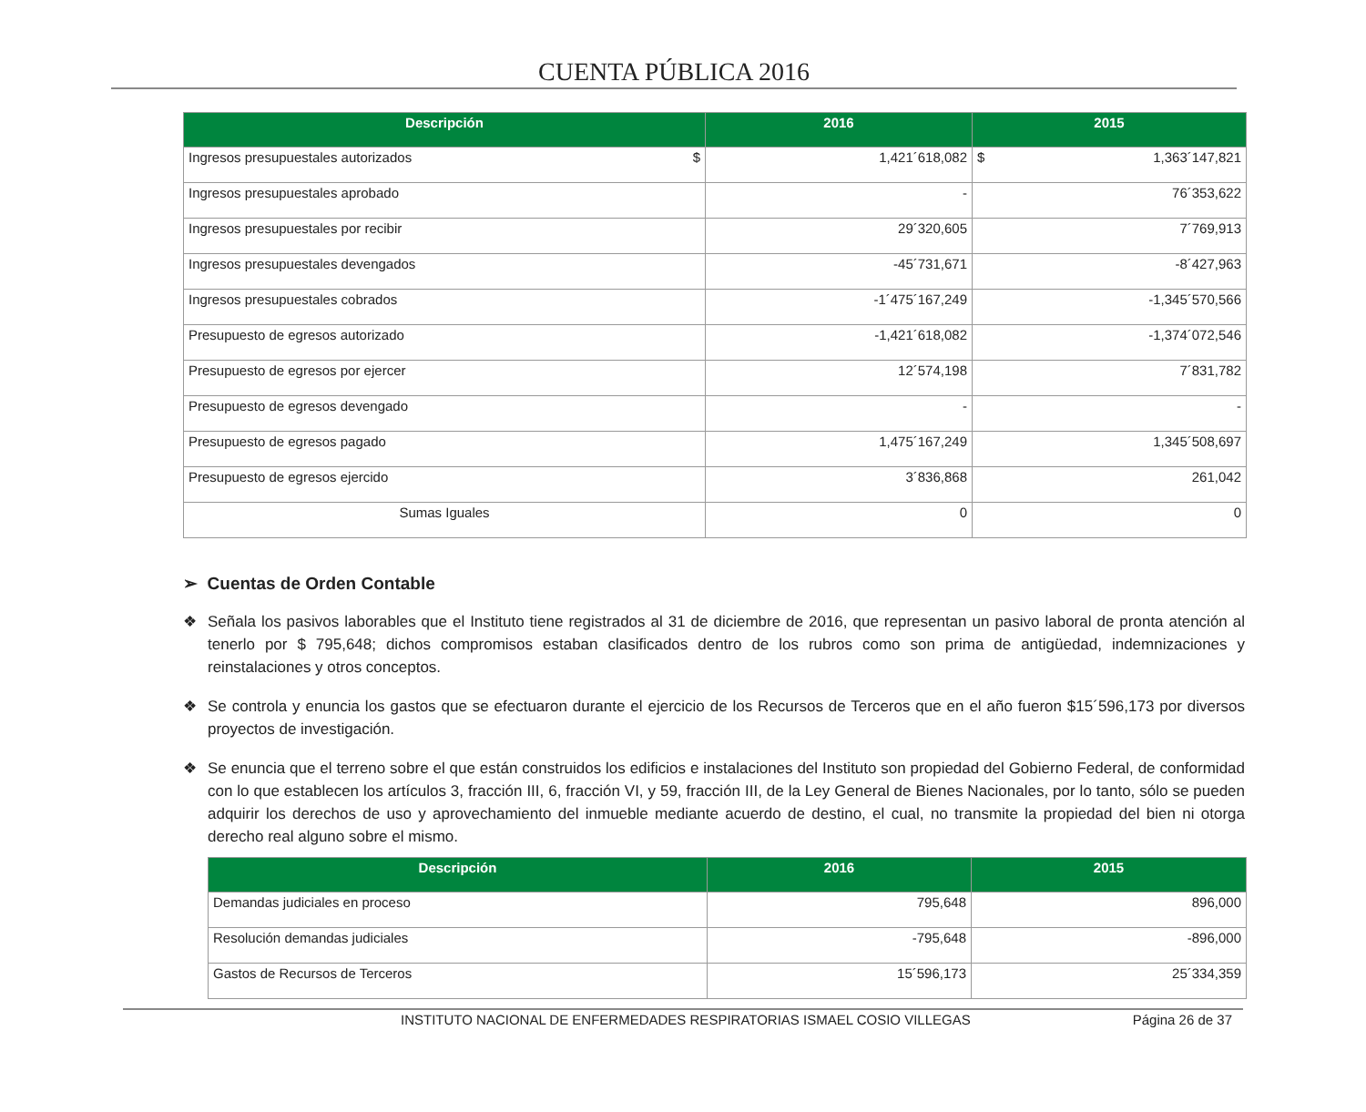CUENTA PÚBLICA 2016
| Descripción | 2016 | 2015 |
| --- | --- | --- |
| Ingresos presupuestales autorizados $ | 1,421´618,082 | $ 1,363´147,821 |
| Ingresos presupuestales aprobado | - | 76´353,622 |
| Ingresos presupuestales por recibir | 29´320,605 | 7´769,913 |
| Ingresos presupuestales devengados | -45´731,671 | -8´427,963 |
| Ingresos presupuestales cobrados | -1´475´167,249 | -1,345´570,566 |
| Presupuesto de egresos autorizado | -1,421´618,082 | -1,374´072,546 |
| Presupuesto de egresos por ejercer | 12´574,198 | 7´831,782 |
| Presupuesto de egresos devengado | - | - |
| Presupuesto de egresos pagado | 1,475´167,249 | 1,345´508,697 |
| Presupuesto de egresos ejercido | 3´836,868 | 261,042 |
| Sumas Iguales | 0 | 0 |
➢ Cuentas de Orden Contable
❖ Señala los pasivos laborables que el Instituto tiene registrados al 31 de diciembre de 2016, que representan un pasivo laboral de pronta atención al tenerlo por $ 795,648; dichos compromisos estaban clasificados dentro de los rubros como son prima de antigüedad, indemnizaciones y reinstalaciones y otros conceptos.
❖ Se controla y enuncia los gastos que se efectuaron durante el ejercicio de los Recursos de Terceros que en el año fueron $15´596,173 por diversos proyectos de investigación.
❖ Se enuncia que el terreno sobre el que están construidos los edificios e instalaciones del Instituto son propiedad del Gobierno Federal, de conformidad con lo que establecen los artículos 3, fracción III, 6, fracción VI, y 59, fracción III, de la Ley General de Bienes Nacionales, por lo tanto, sólo se pueden adquirir los derechos de uso y aprovechamiento del inmueble mediante acuerdo de destino, el cual, no transmite la propiedad del bien ni otorga derecho real alguno sobre el mismo.
| Descripción | 2016 | 2015 |
| --- | --- | --- |
| Demandas judiciales en proceso | 795,648 | 896,000 |
| Resolución demandas judiciales | -795,648 | -896,000 |
| Gastos de Recursos de Terceros | 15´596,173 | 25´334,359 |
INSTITUTO NACIONAL DE ENFERMEDADES RESPIRATORIAS ISMAEL COSIO VILLEGAS Página 26 de 37